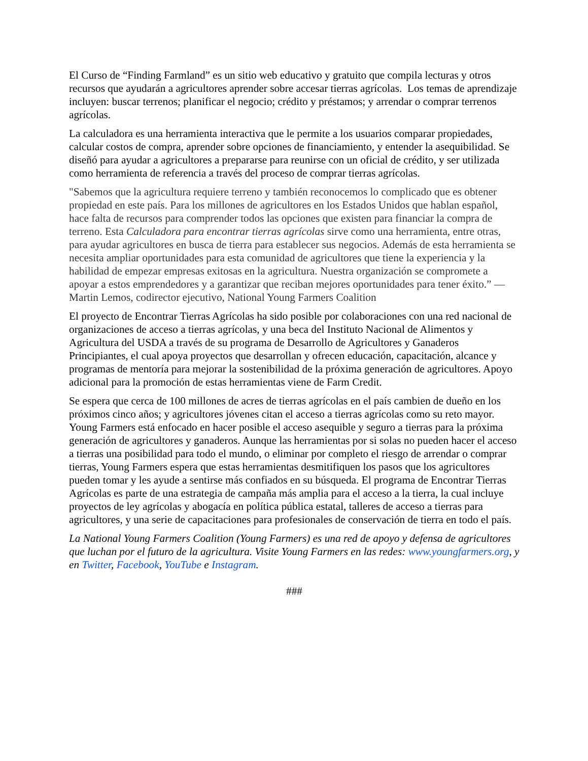El Curso de “Finding Farmland” es un sitio web educativo y gratuito que compila lecturas y otros recursos que ayudarán a agricultores aprender sobre accesar tierras agrícolas. Los temas de aprendizaje incluyen: buscar terrenos; planificar el negocio; crédito y préstamos; y arrendar o comprar terrenos agrícolas.
La calculadora es una herramienta interactiva que le permite a los usuarios comparar propiedades, calcular costos de compra, aprender sobre opciones de financiamiento, y entender la asequibilidad. Se diseñó para ayudar a agricultores a prepararse para reunirse con un oficial de crédito, y ser utilizada como herramienta de referencia a través del proceso de comprar tierras agrícolas.
"Sabemos que la agricultura requiere terreno y también reconocemos lo complicado que es obtener propiedad en este país. Para los millones de agricultores en los Estados Unidos que hablan español, hace falta de recursos para comprender todos las opciones que existen para financiar la compra de terreno. Esta Calculadora para encontrar tierras agrícolas sirve como una herramienta, entre otras, para ayudar agricultores en busca de tierra para establecer sus negocios. Además de esta herramienta se necesita ampliar oportunidades para esta comunidad de agricultores que tiene la experiencia y la habilidad de empezar empresas exitosas en la agricultura. Nuestra organización se compromete a apoyar a estos emprendedores y a garantizar que reciban mejores oportunidades para tener éxito.” — Martin Lemos, codirector ejecutivo, National Young Farmers Coalition
El proyecto de Encontrar Tierras Agrícolas ha sido posible por colaboraciones con una red nacional de organizaciones de acceso a tierras agrícolas, y una beca del Instituto Nacional de Alimentos y Agricultura del USDA a través de su programa de Desarrollo de Agricultores y Ganaderos Principiantes, el cual apoya proyectos que desarrollan y ofrecen educación, capacitación, alcance y programas de mentoría para mejorar la sostenibilidad de la próxima generación de agricultores. Apoyo adicional para la promoción de estas herramientas viene de Farm Credit.
Se espera que cerca de 100 millones de acres de tierras agrícolas en el país cambien de dueño en los próximos cinco años; y agricultores jóvenes citan el acceso a tierras agrícolas como su reto mayor. Young Farmers está enfocado en hacer posible el acceso asequible y seguro a tierras para la próxima generación de agricultores y ganaderos. Aunque las herramientas por si solas no pueden hacer el acceso a tierras una posibilidad para todo el mundo, o eliminar por completo el riesgo de arrendar o comprar tierras, Young Farmers espera que estas herramientas desmitifiquen los pasos que los agricultores pueden tomar y les ayude a sentirse más confiados en su búsqueda. El programa de Encontrar Tierras Agrícolas es parte de una estrategia de campaña más amplia para el acceso a la tierra, la cual incluye proyectos de ley agrícolas y abogacía en política pública estatal, talleres de acceso a tierras para agricultores, y una serie de capacitaciones para profesionales de conservación de tierra en todo el país.
La National Young Farmers Coalition (Young Farmers) es una red de apoyo y defensa de agricultores que luchan por el futuro de la agricultura. Visite Young Farmers en las redes: www.youngfarmers.org, y en Twitter, Facebook, YouTube e Instagram.
###